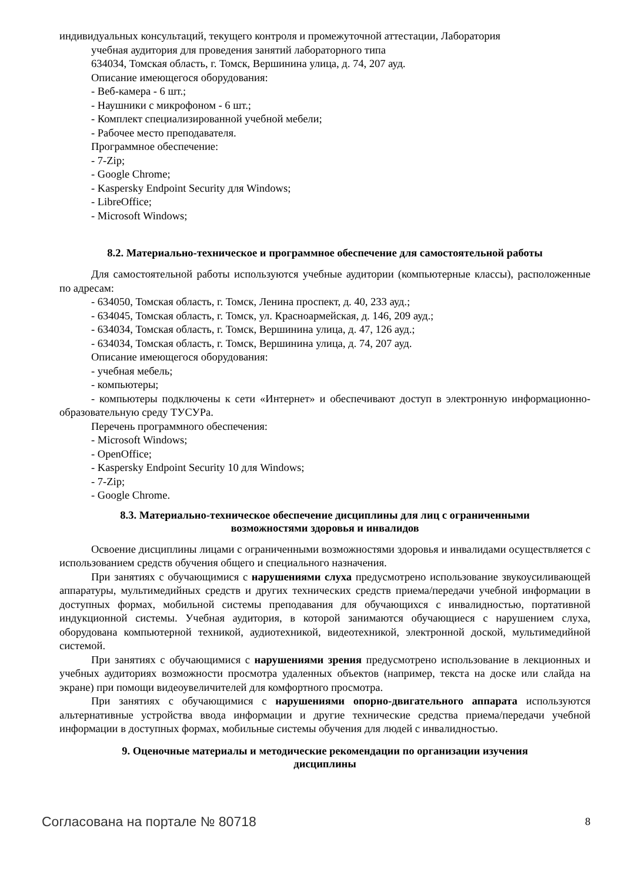индивидуальных консультаций, текущего контроля и промежуточной аттестации, Лаборатория
учебная аудитория для проведения занятий лабораторного типа
634034, Томская область, г. Томск, Вершинина улица, д. 74, 207 ауд.
Описание имеющегося оборудования:
- Веб-камера - 6 шт.;
- Наушники с микрофоном - 6 шт.;
- Комплект специализированной учебной мебели;
- Рабочее место преподавателя.
Программное обеспечение:
- 7-Zip;
- Google Chrome;
- Kaspersky Endpoint Security для Windows;
- LibreOffice;
- Microsoft Windows;
8.2. Материально-техническое и программное обеспечение для самостоятельной работы
Для самостоятельной работы используются учебные аудитории (компьютерные классы), расположенные по адресам:
- 634050, Томская область, г. Томск, Ленина проспект, д. 40, 233 ауд.;
- 634045, Томская область, г. Томск, ул. Красноармейская, д. 146, 209 ауд.;
- 634034, Томская область, г. Томск, Вершинина улица, д. 47, 126 ауд.;
- 634034, Томская область, г. Томск, Вершинина улица, д. 74, 207 ауд.
Описание имеющегося оборудования:
- учебная мебель;
- компьютеры;
- компьютеры подключены к сети «Интернет» и обеспечивают доступ в электронную информационно-образовательную среду ТУСУРа.
Перечень программного обеспечения:
- Microsoft Windows;
- OpenOffice;
- Kaspersky Endpoint Security 10 для Windows;
- 7-Zip;
- Google Chrome.
8.3. Материально-техническое обеспечение дисциплины для лиц с ограниченными
возможностями здоровья и инвалидов
Освоение дисциплины лицами с ограниченными возможностями здоровья и инвалидами осуществляется с использованием средств обучения общего и специального назначения.
При занятиях с обучающимися с нарушениями слуха предусмотрено использование звукоусиливающей аппаратуры, мультимедийных средств и других технических средств приема/передачи учебной информации в доступных формах, мобильной системы преподавания для обучающихся с инвалидностью, портативной индукционной системы. Учебная аудитория, в которой занимаются обучающиеся с нарушением слуха, оборудована компьютерной техникой, аудиотехникой, видеотехникой, электронной доской, мультимедийной системой.
При занятиях с обучающимися с нарушениями зрения предусмотрено использование в лекционных и учебных аудиториях возможности просмотра удаленных объектов (например, текста на доске или слайда на экране) при помощи видеоувеличителей для комфортного просмотра.
При занятиях с обучающимися с нарушениями опорно-двигательного аппарата используются альтернативные устройства ввода информации и другие технические средства приема/передачи учебной информации в доступных формах, мобильные системы обучения для людей с инвалидностью.
9. Оценочные материалы и методические рекомендации по организации изучения
дисциплины
Согласована на портале № 80718 8